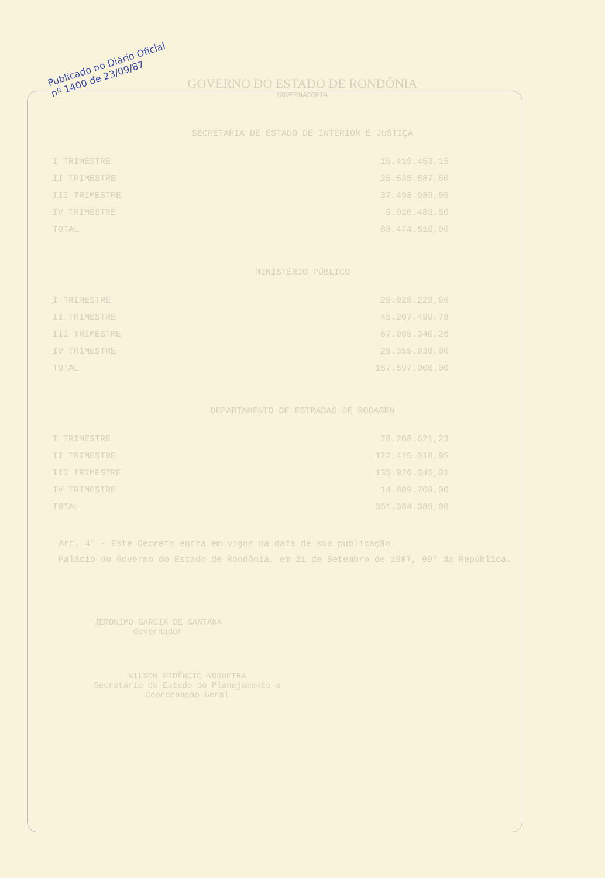Publicado no Diário Oficial
nº 1400 de 23/09/87
GOVERNO DO ESTADO DE RONDÔNIA
GOVERNADORIA
SECRETARIA DE ESTADO DE INTERIOR E JUSTIÇA
| I TRIMESTRE | 16.419.453,15 |
| II TRIMESTRE | 25.535.587,50 |
| III TRIMESTRE | 37.498.989,95 |
| IV TRIMESTRE | 9.020.483,50 |
| TOTAL | 88.474.510,00 |
MINISTÉRIO PÚBLICO
| I TRIMESTRE | 20.028.228,96 |
| II TRIMESTRE | 45.207.499,78 |
| III TRIMESTRE | 67.005.340,26 |
| IV TRIMESTRE | 26.355.930,00 |
| TOTAL | 157.597.000,00 |
DEPARTAMENTO DE ESTRADAS DE RODAGEM
| I TRIMESTRE | 78.208.621,23 |
| II TRIMESTRE | 122.415.018,95 |
| III TRIMESTRE | 135.926.345,01 |
| IV TRIMESTRE | 14.809.709,00 |
| TOTAL | 351.384.389,00 |
Art. 4º - Este Decreto entra em vigor na data de sua publicação.
Palácio do Governo do Estado de Rondônia, em 21 de Setembro de 1987, 99º da República.
JERONIMO GARCIA DE SANTANA
Governador
NILSON FIDÊNCIO NOGUEIRA
Secretário de Estado do Planejamento e Coordenação Geral